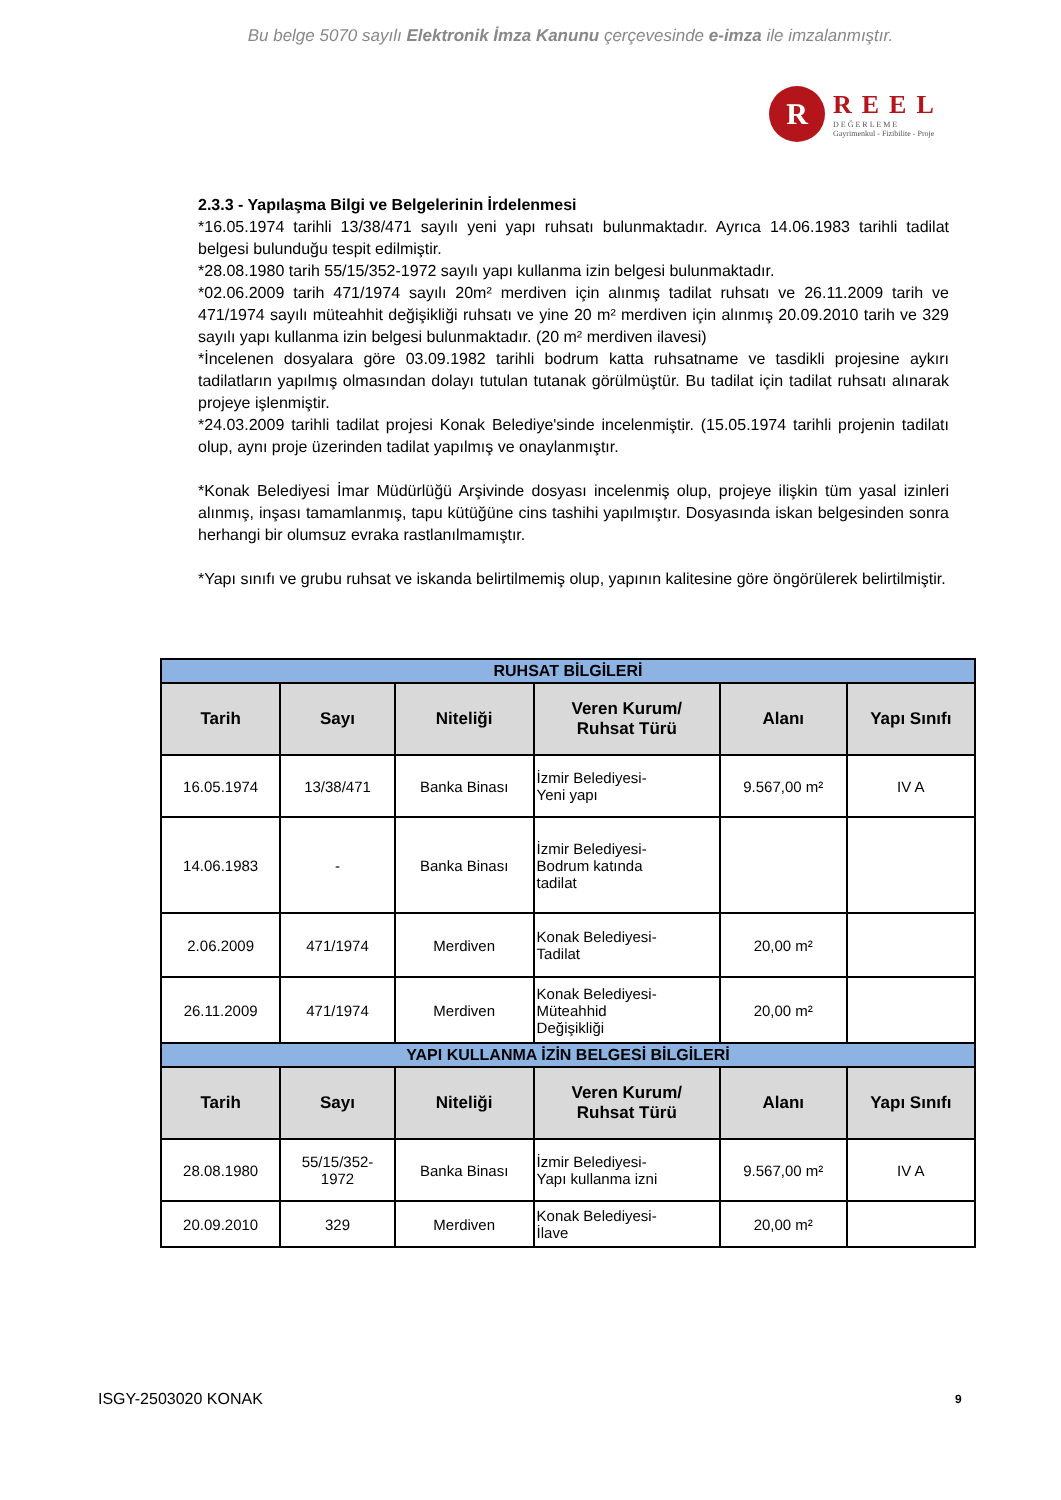Bu belge 5070 sayılı Elektronik İmza Kanunu çerçevesinde e-imza ile imzalanmıştır.
R
REEL
D E Ğ E R L E M E
Gayrimenkul - Fizibilite - Proje
2.3.3 - Yapılaşma Bilgi ve Belgelerinin İrdelenmesi
*16.05.1974 tarihli 13/38/471 sayılı yeni yapı ruhsatı bulunmaktadır. Ayrıca 14.06.1983 tarihli tadilat belgesi bulunduğu tespit edilmiştir.
*28.08.1980 tarih 55/15/352-1972 sayılı yapı kullanma izin belgesi bulunmaktadır.
*02.06.2009 tarih 471/1974 sayılı 20m² merdiven için alınmış tadilat ruhsatı ve 26.11.2009 tarih ve 471/1974 sayılı müteahhit değişikliği ruhsatı ve yine 20 m² merdiven için alınmış 20.09.2010 tarih ve 329 sayılı yapı kullanma izin belgesi bulunmaktadır. (20 m² merdiven ilavesi)
*İncelenen dosyalara göre 03.09.1982 tarihli bodrum katta ruhsatname ve tasdikli projesine aykırı tadilatların yapılmış olmasından dolayı tutulan tutanak görülmüştür. Bu tadilat için tadilat ruhsatı alınarak projeye işlenmiştir.
*24.03.2009 tarihli tadilat projesi Konak Belediye'sinde incelenmiştir. (15.05.1974 tarihli projenin tadilatı olup, aynı proje üzerinden tadilat yapılmış ve onaylanmıştır.
*Konak Belediyesi İmar Müdürlüğü Arşivinde dosyası incelenmiş olup, projeye ilişkin tüm yasal izinleri alınmış, inşası tamamlanmış, tapu kütüğüne cins tashihi yapılmıştır. Dosyasında iskan belgesinden sonra herhangi bir olumsuz evraka rastlanılmamıştır.
*Yapı sınıfı ve grubu ruhsat ve iskanda belirtilmemiş olup, yapının kalitesine göre öngörülerek belirtilmiştir.
| RUHSAT BİLGİLERİ | | | | | |
| --- | --- | --- | --- | --- | --- |
| Tarih | Sayı | Niteliği | Veren Kurum/ Ruhsat Türü | Alanı | Yapı Sınıfı |
| 16.05.1974 | 13/38/471 | Banka Binası | İzmir Belediyesi- Yeni yapı | 9.567,00 m² | IV A |
| 14.06.1983 | - | Banka Binası | İzmir Belediyesi- Bodrum katında tadilat | | |
| 2.06.2009 | 471/1974 | Merdiven | Konak Belediyesi- Tadilat | 20,00 m² | |
| 26.11.2009 | 471/1974 | Merdiven | Konak Belediyesi- Müteahhid Değişikliği | 20,00 m² | |
| YAPI KULLANMA İZİN BELGESİ BİLGİLERİ | | | | | |
| Tarih | Sayı | Niteliği | Veren Kurum/ Ruhsat Türü | Alanı | Yapı Sınıfı |
| 28.08.1980 | 55/15/352- 1972 | Banka Binası | İzmir Belediyesi- Yapı kullanma izni | 9.567,00 m² | IV A |
| 20.09.2010 | 329 | Merdiven | Konak Belediyesi- İlave | 20,00 m² | |
ISGY-2503020 KONAK 9